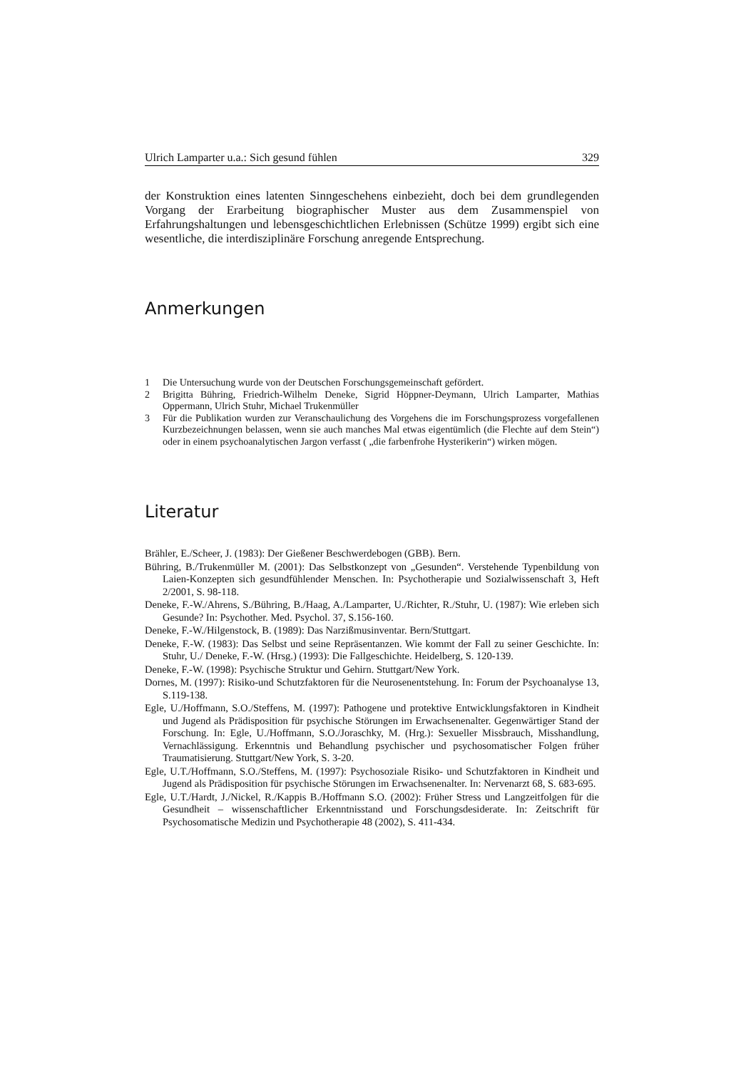Ulrich Lamparter u.a.: Sich gesund fühlen 329
der Konstruktion eines latenten Sinngeschehens einbezieht, doch bei dem grundlegenden Vorgang der Erarbeitung biographischer Muster aus dem Zusammenspiel von Erfahrungshaltungen und lebensgeschichtlichen Erlebnissen (Schütze 1999) ergibt sich eine wesentliche, die interdisziplinäre Forschung anregende Entsprechung.
Anmerkungen
1 Die Untersuchung wurde von der Deutschen Forschungsgemeinschaft gefördert.
2 Brigitta Bühring, Friedrich-Wilhelm Deneke, Sigrid Höppner-Deymann, Ulrich Lamparter, Mathias Oppermann, Ulrich Stuhr, Michael Trukenmüller
3 Für die Publikation wurden zur Veranschaulichung des Vorgehens die im Forschungsprozess vorgefallenen Kurzbezeichnungen belassen, wenn sie auch manches Mal etwas eigentümlich (die Flechte auf dem Stein“) oder in einem psychoanalytischen Jargon verfasst ( „die farbenfrohe Hysterikerin“) wirken mögen.
Literatur
Brähler, E./Scheer, J. (1983): Der Gießener Beschwerdebogen (GBB). Bern.
Bühring, B./Trukenmüller M. (2001): Das Selbstkonzept von „Gesunden“. Verstehende Typenbildung von Laien-Konzepten sich gesundfühlender Menschen. In: Psychotherapie und Sozialwissenschaft 3, Heft 2/2001, S. 98-118.
Deneke, F.-W./Ahrens, S./Bühring, B./Haag, A./Lamparter, U./Richter, R./Stuhr, U. (1987): Wie erleben sich Gesunde? In: Psychother. Med. Psychol. 37, S.156-160.
Deneke, F.-W./Hilgenstock, B. (1989): Das Narzißmusinventar. Bern/Stuttgart.
Deneke, F.-W. (1983): Das Selbst und seine Repräsentanzen. Wie kommt der Fall zu seiner Geschichte. In: Stuhr, U./ Deneke, F.-W. (Hrsg.) (1993): Die Fallgeschichte. Heidelberg, S. 120-139.
Deneke, F.-W. (1998): Psychische Struktur und Gehirn. Stuttgart/New York.
Dornes, M. (1997): Risiko-und Schutzfaktoren für die Neurosenentstehung. In: Forum der Psychoanalyse 13, S.119-138.
Egle, U./Hoffmann, S.O./Steffens, M. (1997): Pathogene und protektive Entwicklungsfaktoren in Kindheit und Jugend als Prädisposition für psychische Störungen im Erwachsenenalter. Gegenwärtiger Stand der Forschung. In: Egle, U./Hoffmann, S.O./Joraschky, M. (Hrg.): Sexueller Missbrauch, Misshandlung, Vernachlässigung. Erkenntnis und Behandlung psychischer und psychosomatischer Folgen früher Traumatisierung. Stuttgart/New York, S. 3-20.
Egle, U.T./Hoffmann, S.O./Steffens, M. (1997): Psychosoziale Risiko- und Schutzfaktoren in Kindheit und Jugend als Prädisposition für psychische Störungen im Erwachsenenalter. In: Nervenarzt 68, S. 683-695.
Egle, U.T./Hardt, J./Nickel, R./Kappis B./Hoffmann S.O. (2002): Früher Stress und Langzeitfolgen für die Gesundheit – wissenschaftlicher Erkenntnisstand und Forschungsdesiderate. In: Zeitschrift für Psychosomatische Medizin und Psychotherapie 48 (2002), S. 411-434.